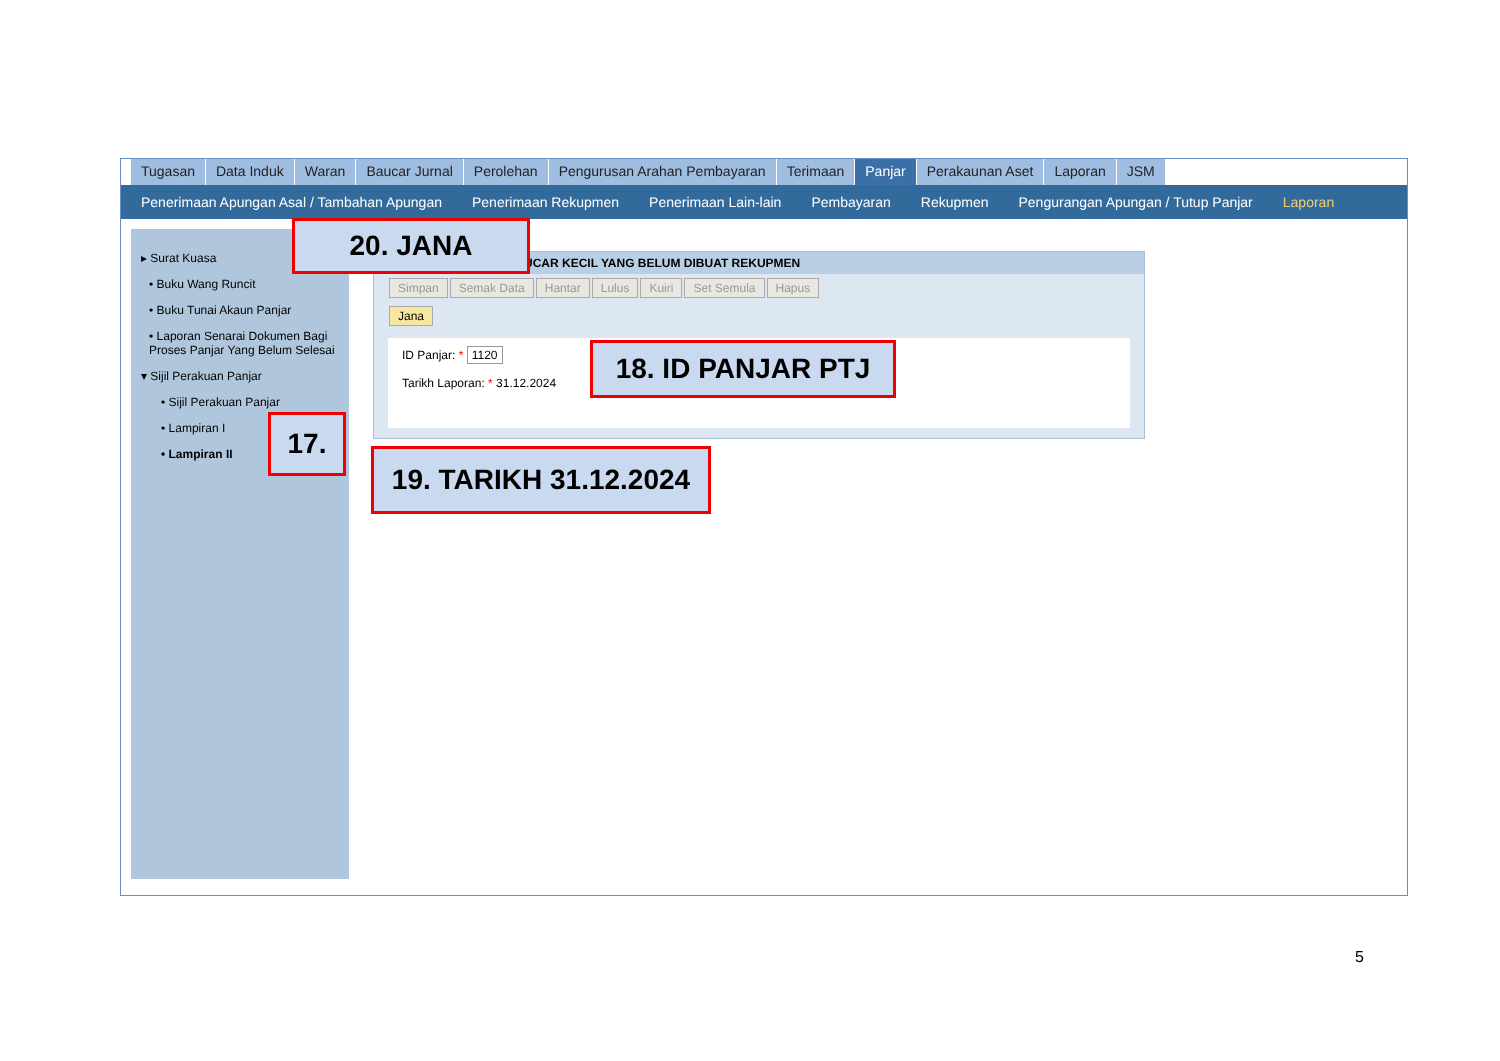Tugasan Data Induk Waran Baucar Jurnal Perolehan Pengurusan Arahan Pembayaran Terimaan Panjar Perakaunan Aset Laporan JSM
Penerimaan Apungan Asal / Tambahan Apungan Penerimaan Rekupmen Penerimaan Lain-lain Pembayaran Rekupmen Pengurangan Apungan / Tutup Panjar Laporan
▸ Surat Kuasa
• Buku Wang Runcit
• Buku Tunai Akaun Panjar
• Laporan Senarai Dokumen Bagi Proses Panjar Yang Belum Selesai
▾ Sijil Perakuan Panjar
• Sijil Perakuan Panjar
• Lampiran I
• Lampiran II
UCAR KECIL YANG BELUM DIBUAT REKUPMEN
Simpan Semak Data Hantar Lulus Kuiri Set Semula Hapus
Jana
ID Panjar: * 1120
Tarikh Laporan: * 31.12.2024
20. JANA
18. ID PANJAR PTJ
17.
19. TARIKH 31.12.2024
5